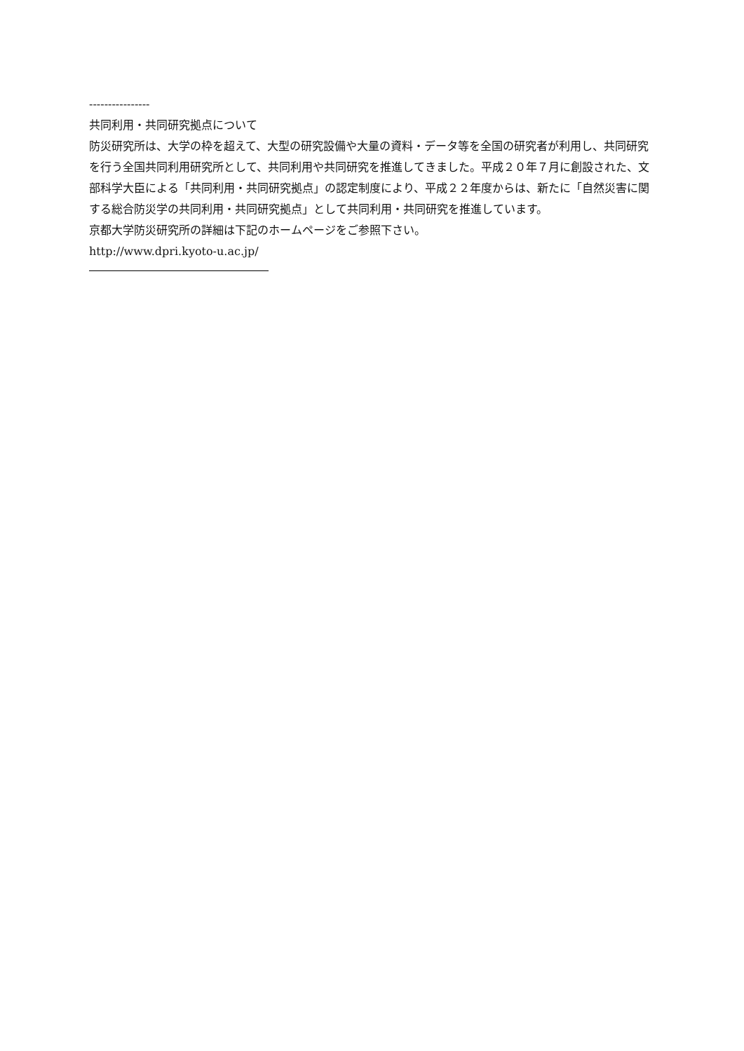----------------
共同利用・共同研究拠点について
防災研究所は、大学の枠を超えて、大型の研究設備や大量の資料・データ等を全国の研究者が利用し、共同研究を行う全国共同利用研究所として、共同利用や共同研究を推進してきました。平成２０年７月に創設された、文部科学大臣による「共同利用・共同研究拠点」の認定制度により、平成２２年度からは、新たに「自然災害に関する総合防災学の共同利用・共同研究拠点」として共同利用・共同研究を推進しています。
京都大学防災研究所の詳細は下記のホームページをご参照下さい。
http://www.dpri.kyoto-u.ac.jp/